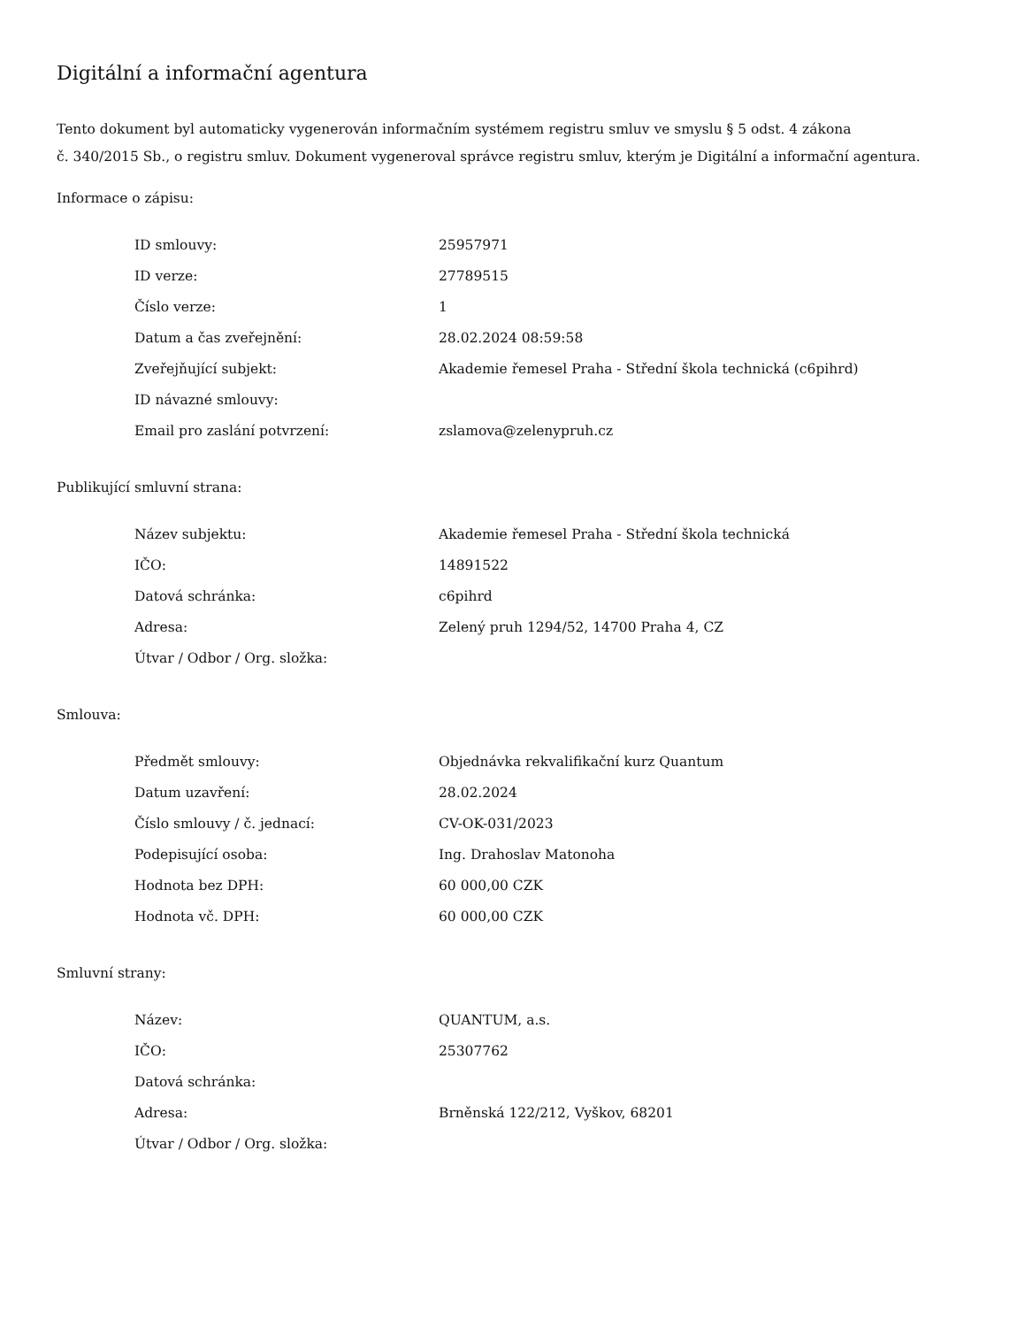Digitální a informační agentura
Tento dokument byl automaticky vygenerován informačním systémem registru smluv ve smyslu § 5 odst. 4 zákona
č. 340/2015 Sb., o registru smluv. Dokument vygeneroval správce registru smluv, kterým je Digitální a informační agentura.
Informace o zápisu:
| ID smlouvy: | 25957971 |
| ID verze: | 27789515 |
| Číslo verze: | 1 |
| Datum a čas zveřejnění: | 28.02.2024 08:59:58 |
| Zveřejňující subjekt: | Akademie řemesel Praha - Střední škola technická (c6pihrd) |
| ID návazné smlouvy: | |
| Email pro zaslání potvrzení: | zslamova@zelenypruh.cz |
Publikující smluvní strana:
| Název subjektu: | Akademie řemesel Praha - Střední škola technická |
| IČO: | 14891522 |
| Datová schránka: | c6pihrd |
| Adresa: | Zelený pruh 1294/52, 14700 Praha 4, CZ |
| Útvar / Odbor / Org. složka: | |
Smlouva:
| Předmět smlouvy: | Objednávka rekvalifikační kurz Quantum |
| Datum uzavření: | 28.02.2024 |
| Číslo smlouvy / č. jednací: | CV-OK-031/2023 |
| Podepisující osoba: | Ing. Drahoslav Matonoha |
| Hodnota bez DPH: | 60 000,00 CZK |
| Hodnota vč. DPH: | 60 000,00 CZK |
Smluvní strany:
| Název: | QUANTUM, a.s. |
| IČO: | 25307762 |
| Datová schránka: | |
| Adresa: | Brněnská 122/212, Vyškov, 68201 |
| Útvar / Odbor / Org. složka: | |